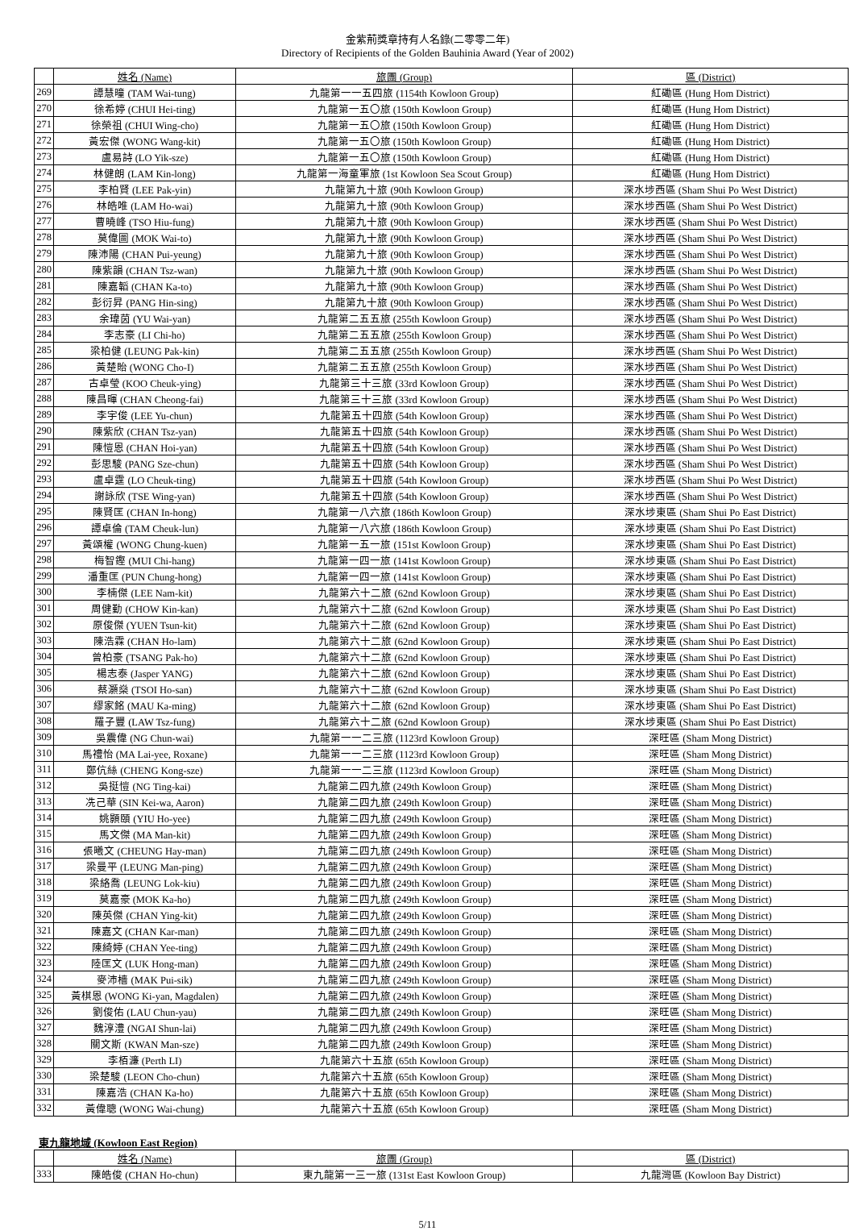金紫荊獎章持有人名錄(二零零二年)
Directory of Recipients of the Golden Bauhinia Award (Year of 2002)
| | 姓名 (Name) | 旅團 (Group) | 區 (District) |
| --- | --- | --- | --- |
| 269 | 譚慧曈 (TAM Wai-tung) | 九龍第一一五四旅 (1154th Kowloon Group) | 紅磡區 (Hung Hom District) |
| 270 | 徐希婷 (CHUI Hei-ting) | 九龍第一五〇旅 (150th Kowloon Group) | 紅磡區 (Hung Hom District) |
| 271 | 徐榮祖 (CHUI Wing-cho) | 九龍第一五〇旅 (150th Kowloon Group) | 紅磡區 (Hung Hom District) |
| 272 | 黃宏傑 (WONG Wang-kit) | 九龍第一五〇旅 (150th Kowloon Group) | 紅磡區 (Hung Hom District) |
| 273 | 盧易詩 (LO Yik-sze) | 九龍第一五〇旅 (150th Kowloon Group) | 紅磡區 (Hung Hom District) |
| 274 | 林健朗 (LAM Kin-long) | 九龍第一海童軍旅 (1st Kowloon Sea Scout Group) | 紅磡區 (Hung Hom District) |
| 275 | 李柏賢 (LEE Pak-yin) | 九龍第九十旅 (90th Kowloon Group) | 深水埗西區 (Sham Shui Po West District) |
| 276 | 林皓唯 (LAM Ho-wai) | 九龍第九十旅 (90th Kowloon Group) | 深水埗西區 (Sham Shui Po West District) |
| 277 | 曹曉峰 (TSO Hiu-fung) | 九龍第九十旅 (90th Kowloon Group) | 深水埗西區 (Sham Shui Po West District) |
| 278 | 莫偉圖 (MOK Wai-to) | 九龍第九十旅 (90th Kowloon Group) | 深水埗西區 (Sham Shui Po West District) |
| 279 | 陳沛陽 (CHAN Pui-yeung) | 九龍第九十旅 (90th Kowloon Group) | 深水埗西區 (Sham Shui Po West District) |
| 280 | 陳紫韻 (CHAN Tsz-wan) | 九龍第九十旅 (90th Kowloon Group) | 深水埗西區 (Sham Shui Po West District) |
| 281 | 陳嘉韜 (CHAN Ka-to) | 九龍第九十旅 (90th Kowloon Group) | 深水埗西區 (Sham Shui Po West District) |
| 282 | 彭衍昇 (PANG Hin-sing) | 九龍第九十旅 (90th Kowloon Group) | 深水埗西區 (Sham Shui Po West District) |
| 283 | 余瑋茵 (YU Wai-yan) | 九龍第二五五旅 (255th Kowloon Group) | 深水埗西區 (Sham Shui Po West District) |
| 284 | 李志豪 (LI Chi-ho) | 九龍第二五五旅 (255th Kowloon Group) | 深水埗西區 (Sham Shui Po West District) |
| 285 | 梁柏健 (LEUNG Pak-kin) | 九龍第二五五旅 (255th Kowloon Group) | 深水埗西區 (Sham Shui Po West District) |
| 286 | 黃楚貽 (WONG Cho-I) | 九龍第二五五旅 (255th Kowloon Group) | 深水埗西區 (Sham Shui Po West District) |
| 287 | 古卓瑩 (KOO Cheuk-ying) | 九龍第三十三旅 (33rd Kowloon Group) | 深水埗西區 (Sham Shui Po West District) |
| 288 | 陳昌暉 (CHAN Cheong-fai) | 九龍第三十三旅 (33rd Kowloon Group) | 深水埗西區 (Sham Shui Po West District) |
| 289 | 李宇俊 (LEE Yu-chun) | 九龍第五十四旅 (54th Kowloon Group) | 深水埗西區 (Sham Shui Po West District) |
| 290 | 陳紫欣 (CHAN Tsz-yan) | 九龍第五十四旅 (54th Kowloon Group) | 深水埗西區 (Sham Shui Po West District) |
| 291 | 陳愷恩 (CHAN Hoi-yan) | 九龍第五十四旅 (54th Kowloon Group) | 深水埗西區 (Sham Shui Po West District) |
| 292 | 彭思駿 (PANG Sze-chun) | 九龍第五十四旅 (54th Kowloon Group) | 深水埗西區 (Sham Shui Po West District) |
| 293 | 盧卓霆 (LO Cheuk-ting) | 九龍第五十四旅 (54th Kowloon Group) | 深水埗西區 (Sham Shui Po West District) |
| 294 | 謝詠欣 (TSE Wing-yan) | 九龍第五十四旅 (54th Kowloon Group) | 深水埗西區 (Sham Shui Po West District) |
| 295 | 陳賢匡 (CHAN In-hong) | 九龍第一八六旅 (186th Kowloon Group) | 深水埗東區 (Sham Shui Po East District) |
| 296 | 譚卓倫 (TAM Cheuk-lun) | 九龍第一八六旅 (186th Kowloon Group) | 深水埗東區 (Sham Shui Po East District) |
| 297 | 黃頌權 (WONG Chung-kuen) | 九龍第一五一旅 (151st Kowloon Group) | 深水埗東區 (Sham Shui Po East District) |
| 298 | 梅智鏗 (MUI Chi-hang) | 九龍第一四一旅 (141st Kowloon Group) | 深水埗東區 (Sham Shui Po East District) |
| 299 | 潘重匡 (PUN Chung-hong) | 九龍第一四一旅 (141st Kowloon Group) | 深水埗東區 (Sham Shui Po East District) |
| 300 | 李楠傑 (LEE Nam-kit) | 九龍第六十二旅 (62nd Kowloon Group) | 深水埗東區 (Sham Shui Po East District) |
| 301 | 周健勤 (CHOW Kin-kan) | 九龍第六十二旅 (62nd Kowloon Group) | 深水埗東區 (Sham Shui Po East District) |
| 302 | 原俊傑 (YUEN Tsun-kit) | 九龍第六十二旅 (62nd Kowloon Group) | 深水埗東區 (Sham Shui Po East District) |
| 303 | 陳浩霖 (CHAN Ho-lam) | 九龍第六十二旅 (62nd Kowloon Group) | 深水埗東區 (Sham Shui Po East District) |
| 304 | 曾柏豪 (TSANG Pak-ho) | 九龍第六十二旅 (62nd Kowloon Group) | 深水埗東區 (Sham Shui Po East District) |
| 305 | 楊志泰 (Jasper YANG) | 九龍第六十二旅 (62nd Kowloon Group) | 深水埗東區 (Sham Shui Po East District) |
| 306 | 蔡灝燊 (TSOI Ho-san) | 九龍第六十二旅 (62nd Kowloon Group) | 深水埗東區 (Sham Shui Po East District) |
| 307 | 繆家銘 (MAU Ka-ming) | 九龍第六十二旅 (62nd Kowloon Group) | 深水埗東區 (Sham Shui Po East District) |
| 308 | 羅子豐 (LAW Tsz-fung) | 九龍第六十二旅 (62nd Kowloon Group) | 深水埗東區 (Sham Shui Po East District) |
| 309 | 吳震偉 (NG Chun-wai) | 九龍第一一二三旅 (1123rd Kowloon Group) | 深旺區 (Sham Mong District) |
| 310 | 馬禮怡 (MA Lai-yee, Roxane) | 九龍第一一二三旅 (1123rd Kowloon Group) | 深旺區 (Sham Mong District) |
| 311 | 鄭伉絲 (CHENG Kong-sze) | 九龍第一一二三旅 (1123rd Kowloon Group) | 深旺區 (Sham Mong District) |
| 312 | 吳挺愷 (NG Ting-kai) | 九龍第二四九旅 (249th Kowloon Group) | 深旺區 (Sham Mong District) |
| 313 | 冼己華 (SIN Kei-wa, Aaron) | 九龍第二四九旅 (249th Kowloon Group) | 深旺區 (Sham Mong District) |
| 314 | 姚顥頤 (YIU Ho-yee) | 九龍第二四九旅 (249th Kowloon Group) | 深旺區 (Sham Mong District) |
| 315 | 馬文傑 (MA Man-kit) | 九龍第二四九旅 (249th Kowloon Group) | 深旺區 (Sham Mong District) |
| 316 | 張曦文 (CHEUNG Hay-man) | 九龍第二四九旅 (249th Kowloon Group) | 深旺區 (Sham Mong District) |
| 317 | 梁曼平 (LEUNG Man-ping) | 九龍第二四九旅 (249th Kowloon Group) | 深旺區 (Sham Mong District) |
| 318 | 梁絡喬 (LEUNG Lok-kiu) | 九龍第二四九旅 (249th Kowloon Group) | 深旺區 (Sham Mong District) |
| 319 | 莫嘉豪 (MOK Ka-ho) | 九龍第二四九旅 (249th Kowloon Group) | 深旺區 (Sham Mong District) |
| 320 | 陳英傑 (CHAN Ying-kit) | 九龍第二四九旅 (249th Kowloon Group) | 深旺區 (Sham Mong District) |
| 321 | 陳嘉文 (CHAN Kar-man) | 九龍第二四九旅 (249th Kowloon Group) | 深旺區 (Sham Mong District) |
| 322 | 陳綺婷 (CHAN Yee-ting) | 九龍第二四九旅 (249th Kowloon Group) | 深旺區 (Sham Mong District) |
| 323 | 陸匡文 (LUK Hong-man) | 九龍第二四九旅 (249th Kowloon Group) | 深旺區 (Sham Mong District) |
| 324 | 麥沛檣 (MAK Pui-sik) | 九龍第二四九旅 (249th Kowloon Group) | 深旺區 (Sham Mong District) |
| 325 | 黃棋恩 (WONG Ki-yan, Magdalen) | 九龍第二四九旅 (249th Kowloon Group) | 深旺區 (Sham Mong District) |
| 326 | 劉俊佑 (LAU Chun-yau) | 九龍第二四九旅 (249th Kowloon Group) | 深旺區 (Sham Mong District) |
| 327 | 魏淳澧 (NGAI Shun-lai) | 九龍第二四九旅 (249th Kowloon Group) | 深旺區 (Sham Mong District) |
| 328 | 關文斯 (KWAN Man-sze) | 九龍第二四九旅 (249th Kowloon Group) | 深旺區 (Sham Mong District) |
| 329 | 李栢濂 (Perth LI) | 九龍第六十五旅 (65th Kowloon Group) | 深旺區 (Sham Mong District) |
| 330 | 梁楚駿 (LEON Cho-chun) | 九龍第六十五旅 (65th Kowloon Group) | 深旺區 (Sham Mong District) |
| 331 | 陳嘉浩 (CHAN Ka-ho) | 九龍第六十五旅 (65th Kowloon Group) | 深旺區 (Sham Mong District) |
| 332 | 黃偉聰 (WONG Wai-chung) | 九龍第六十五旅 (65th Kowloon Group) | 深旺區 (Sham Mong District) |
東九龍地域 (Kowloon East Region)
| | 姓名 (Name) | 旅團 (Group) | 區 (District) |
| --- | --- | --- | --- |
| 333 | 陳皓俊 (CHAN Ho-chun) | 東九龍第一三一旅 (131st East Kowloon Group) | 九龍灣區 (Kowloon Bay District) |
5/11